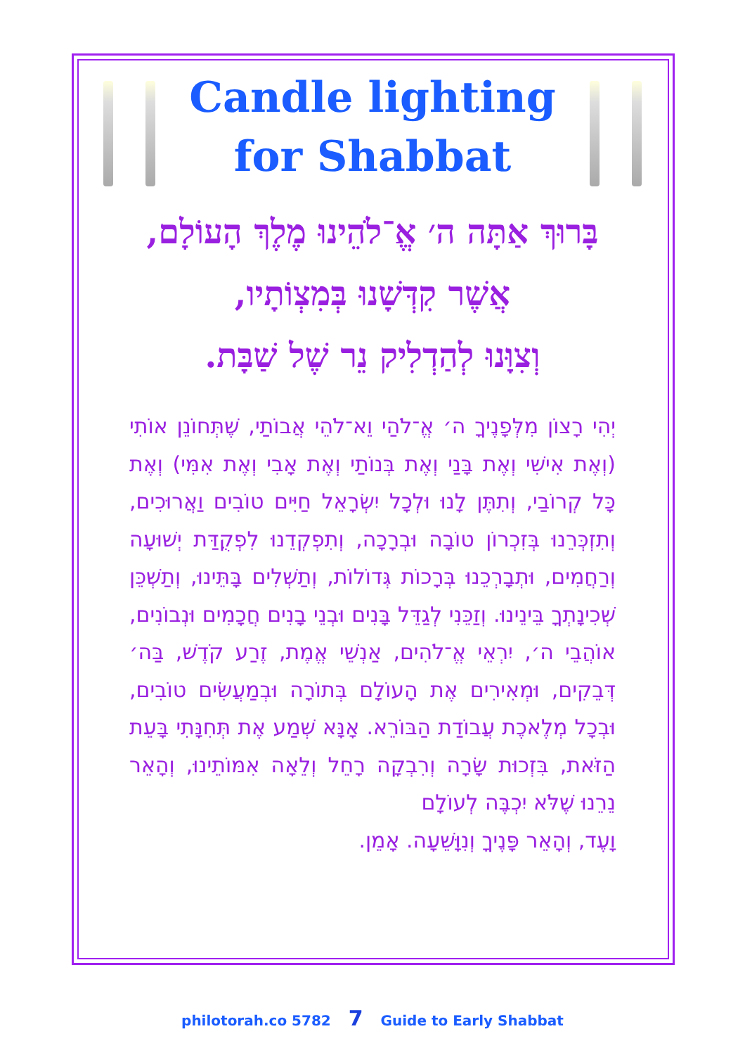Candle lighting
for Shabbat
בָּרוּךְ אַתָּה ה׳ אֱ־לֹהֵינוּ מֶלֶךְ הָעוֹלָם,
אֲשֶׁר קִדְּשָׁנוּ בְּמִצְוֹתָיו,
וְצִוָּנוּ לְהַדְלִיק נֵר שֶׁל שַׁבָּת.
יְהִי רָצוֹן מִלְּפָנֶיךָ ה׳ אֱ־לֹהַי וֵא־לֹהֵי אֲבוֹתַי, שֶׁתְּחוֹנֵן אוֹתִי (וְאֶת אִישִׁי וְאֶת בָּנַי וְאֶת בְּנוֹתַי וְאֶת אָבִי וְאֶת אִמִּי) וְאֶת כָּל קְרוֹבַי, וְתִתֶּן לָנוּ וּלְכָל יִשְׂרָאֵל חַיִּים טוֹבִים וַאֲרוּכִים, וְתִזְכְּרֵנוּ בְּזִכְרוֹן טוֹבָה וּבְרָכָה, וְתִפְקְדֵנוּ לִפְקֻדַּת יְשׁוּעָה וְרַחֲמִים, וּתְבָרְכֵנוּ בְּרָכוֹת גְּדוֹלוֹת, וְתַשְׁלִים בָּתֵּינוּ, וְתַשְׁכֵּן שְׁכִינָתְךָ בֵּינֵינוּ. וְזַכֵּנִי לְגַדֵּל בָּנִים וּבְנֵי בָנִים חֲכָמִים וּנְבוֹנִים, אוֹהֲבֵי ה׳, יִרְאֵי אֱ־לֹהִים, אַנְשֵׁי אֱמֶת, זֶרַע קֹדֶשׁ, בַּה׳ דְּבֵקִים, וּמְאִירִים אֶת הָעוֹלָם בְּתוֹרָה וּבְמַעֲשִׂים טוֹבִים, וּבְכָל מְלֶאכֶת עֲבוֹדַת הַבּוֹרֵא. אָנָּא שְׁמַע אֶת תְּחִנָּתִי בָּעֵת הַזֹּאת, בִּזְכוּת שָׂרָה וְרִבְקָה רָחֵל וְלֵאָה אִמּוֹתֵינוּ, וְהָאֵר נֵרֵנוּ שֶׁלֹּא יִכְבֶּה לְעוֹלָם
וָעֶד, וְהָאֵר פָּנֶיךָ וְנִוָּשֵׁעָה. אָמֵן.
philotorah.co 5782 7 Guide to Early Shabbat